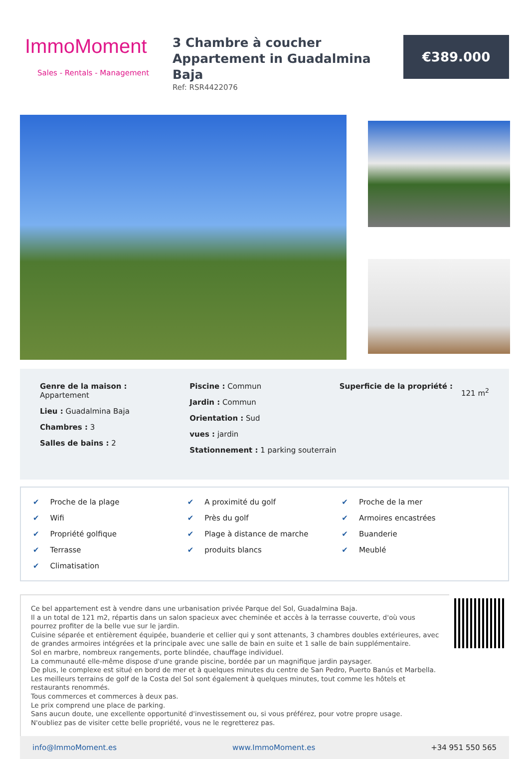ImmoMoment
Sales - Rentals - Management
3 Chambre à coucher
Appartement in Guadalmina Baja
Ref: RSR4422076
€389.000
Genre de la maison :
Appartement
Lieu : Guadalmina Baja
Chambres : 3
Salles de bains : 2
Piscine : Commun
Jardin : Commun
Orientation : Sud
vues : jardin
Stationnement : 1 parking souterrain
Superficie de la propriété :
121 m<sup>2</sup>
✔ Proche de la plage ✔ A proximité du golf ✔ Proche de la mer ✔ Wifi ✔ Près du golf ✔ Armoires encastrées ✔ Propriété golfique ✔ Plage à distance de marche ✔ Buanderie ✔ Terrasse ✔ produits blancs ✔ Meublé ✔ Climatisation
Ce bel appartement est à vendre dans une urbanisation privée Parque del Sol, Guadalmina Baja.
Il a un total de 121 m2, répartis dans un salon spacieux avec cheminée et accès à la terrasse couverte, d'où vous pourrez profiter de la belle vue sur le jardin.
Cuisine séparée et entièrement équipée, buanderie et cellier qui y sont attenants, 3 chambres doubles extérieures, avec de grandes armoires intégrées et la principale avec une salle de bain en suite et 1 salle de bain supplémentaire.
Sol en marbre, nombreux rangements, porte blindée, chauffage individuel.
La communauté elle-même dispose d'une grande piscine, bordée par un magnifique jardin paysager.
De plus, le complexe est situé en bord de mer et à quelques minutes du centre de San Pedro, Puerto Banús et Marbella.
Les meilleurs terrains de golf de la Costa del Sol sont également à quelques minutes, tout comme les hôtels et restaurants renommés.
Tous commerces et commerces à deux pas.
Le prix comprend une place de parking.
Sans aucun doute, une excellente opportunité d'investissement ou, si vous préférez, pour votre propre usage.
N'oubliez pas de visiter cette belle propriété, vous ne le regretterez pas.
info@ImmoMoment.es www.ImmoMoment.es +34 951 550 565